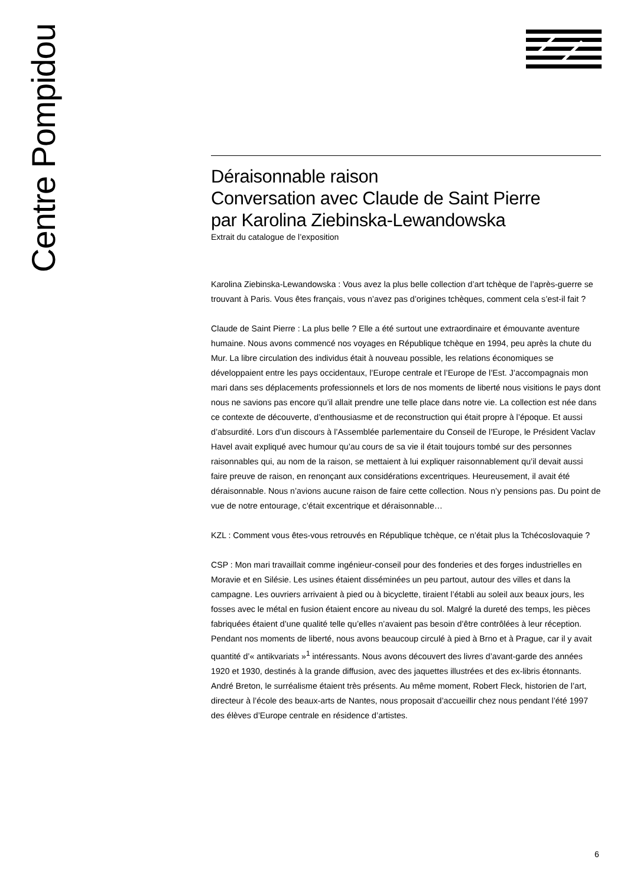Centre Pompidou
Déraisonnable raison
Conversation avec Claude de Saint Pierre
par Karolina Ziebinska-Lewandowska
Extrait du catalogue de l’exposition
Karolina Ziebinska-Lewandowska : Vous avez la plus belle collection d’art tchèque de l’après-guerre se trouvant à Paris. Vous êtes français, vous n’avez pas d’origines tchèques, comment cela s’est-il fait ?
Claude de Saint Pierre : La plus belle ? Elle a été surtout une extraordinaire et émouvante aventure humaine. Nous avons commencé nos voyages en République tchèque en 1994, peu après la chute du Mur. La libre circulation des individus était à nouveau possible, les relations économiques se développaient entre les pays occidentaux, l’Europe centrale et l’Europe de l’Est. J’accompagnais mon mari dans ses déplacements professionnels et lors de nos moments de liberté nous visitions le pays dont nous ne savions pas encore qu’il allait prendre une telle place dans notre vie. La collection est née dans ce contexte de découverte, d’enthousiasme et de reconstruction qui était propre à l’époque. Et aussi d’absurdité. Lors d’un discours à l’Assemblée parlementaire du Conseil de l’Europe, le Président Vaclav Havel avait expliqué avec humour qu’au cours de sa vie il était toujours tombé sur des personnes raisonnables qui, au nom de la raison, se mettaient à lui expliquer raisonnablement qu’il devait aussi faire preuve de raison, en renonçant aux considérations excentriques. Heureusement, il avait été déraisonnable. Nous n’avions aucune raison de faire cette collection. Nous n’y pensions pas. Du point de vue de notre entourage, c’était excentrique et déraisonnable…
KZL : Comment vous êtes-vous retrouvés en République tchèque, ce n’était plus la Tchécoslovaquie ?
CSP : Mon mari travaillait comme ingénieur-conseil pour des fonderies et des forges industrielles en Moravie et en Silésie. Les usines étaient disséminées un peu partout, autour des villes et dans la campagne. Les ouvriers arrivaient à pied ou à bicyclette, tiraient l’établi au soleil aux beaux jours, les fosses avec le métal en fusion étaient encore au niveau du sol. Malgré la dureté des temps, les pièces fabriquées étaient d’une qualité telle qu’elles n’avaient pas besoin d’être contrôlées à leur réception. Pendant nos moments de liberté, nous avons beaucoup circulé à pied à Brno et à Prague, car il y avait quantité d’« antikvariats »<sup>1</sup> intéressants. Nous avons découvert des livres d’avant-garde des années 1920 et 1930, destinés à la grande diffusion, avec des jaquettes illustrées et des ex-libris étonnants. André Breton, le surréalisme étaient très présents. Au même moment, Robert Fleck, historien de l’art, directeur à l’école des beaux-arts de Nantes, nous proposait d’accueillir chez nous pendant l’été 1997 des élèves d’Europe centrale en résidence d’artistes.
6